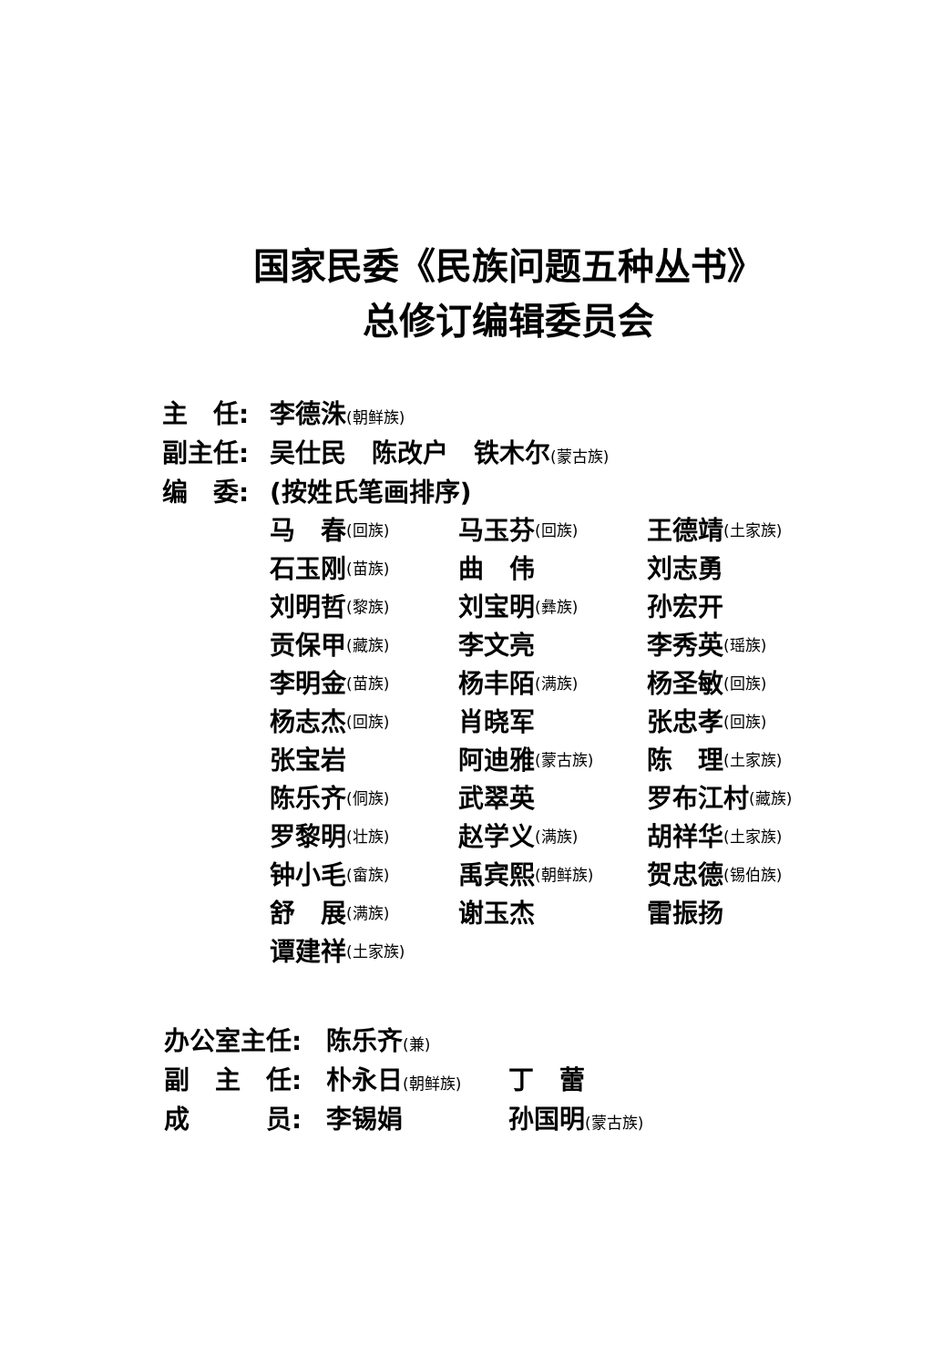国家民委《民族问题五种丛书》
总修订编辑委员会
主　任: 李德洙(朝鲜族)
副主任: 吴仕民　陈改户　铁木尔(蒙古族)
编　委: (按姓氏笔画排序)
马　春 (回族)
马玉芬 (回族)
王德靖 (土家族)
石玉刚 (苗族)
曲　伟
刘志勇
刘明哲 (黎族)
刘宝明 (彝族)
孙宏开
贡保甲 (藏族)
李文亮
李秀英 (瑶族)
李明金 (苗族)
杨丰陌 (满族)
杨圣敏 (回族)
杨志杰 (回族)
肖晓军
张忠孝 (回族)
张宝岩
阿迪雅 (蒙古族)
陈　理 (土家族)
陈乐齐 (侗族)
武翠英
罗布江村 (藏族)
罗黎明 (壮族)
赵学义 (满族)
胡祥华 (土家族)
钟小毛 (畲族)
禹宾熙 (朝鲜族)
贺忠德 (锡伯族)
舒　展 (满族)
谢玉杰
雷振扬
谭建祥 (土家族)
办公室主任: 陈乐齐(兼)
副　主　任: 朴永日(朝鲜族) 丁　蕾
成　　　员: 李锡娟 孙国明(蒙古族)